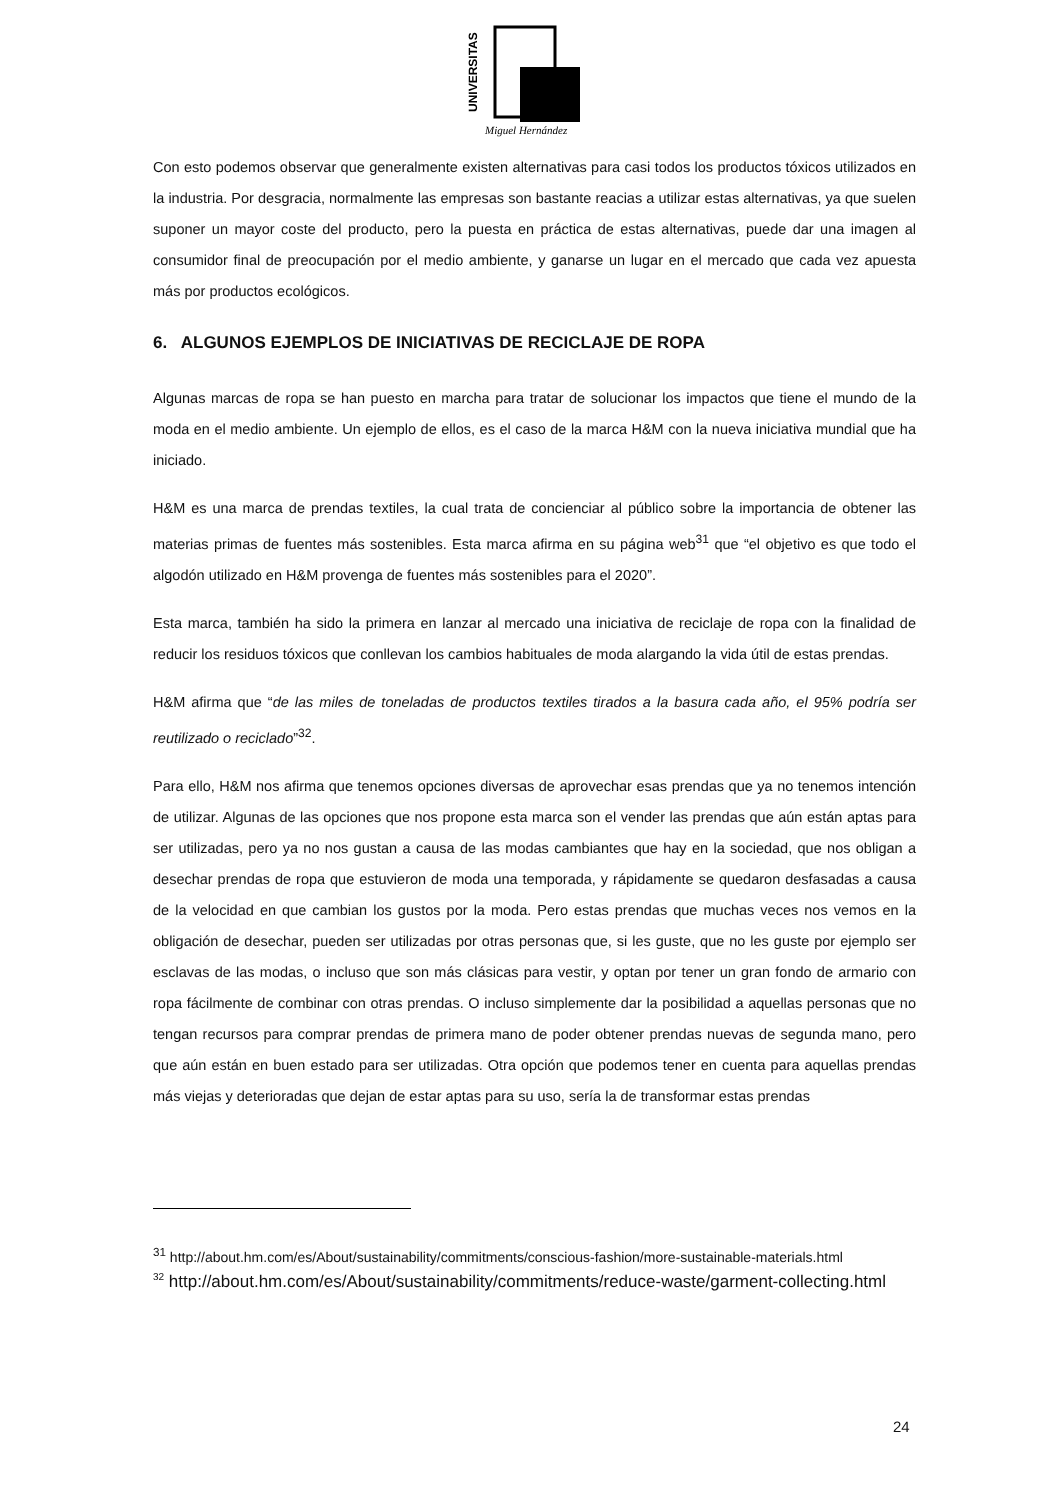UNIVERSITAS
Miguel Hernández
Con esto podemos observar que generalmente existen alternativas para casi todos los productos tóxicos utilizados en la industria. Por desgracia, normalmente las empresas son bastante reacias a utilizar estas alternativas, ya que suelen suponer un mayor coste del producto, pero la puesta en práctica de estas alternativas, puede dar una imagen al consumidor final de preocupación por el medio ambiente, y ganarse un lugar en el mercado que cada vez apuesta más por productos ecológicos.
6. ALGUNOS EJEMPLOS DE INICIATIVAS DE RECICLAJE DE ROPA
Algunas marcas de ropa se han puesto en marcha para tratar de solucionar los impactos que tiene el mundo de la moda en el medio ambiente. Un ejemplo de ellos, es el caso de la marca H&M con la nueva iniciativa mundial que ha iniciado.
H&M es una marca de prendas textiles, la cual trata de concienciar al público sobre la importancia de obtener las materias primas de fuentes más sostenibles. Esta marca afirma en su página web<sup>31</sup> que “el objetivo es que todo el algodón utilizado en H&M provenga de fuentes más sostenibles para el 2020”.
Esta marca, también ha sido la primera en lanzar al mercado una iniciativa de reciclaje de ropa con la finalidad de reducir los residuos tóxicos que conllevan los cambios habituales de moda alargando la vida útil de estas prendas.
H&M afirma que “de las miles de toneladas de productos textiles tirados a la basura cada año, el 95% podría ser reutilizado o reciclado”<sup>32</sup>.
Para ello, H&M nos afirma que tenemos opciones diversas de aprovechar esas prendas que ya no tenemos intención de utilizar. Algunas de las opciones que nos propone esta marca son el vender las prendas que aún están aptas para ser utilizadas, pero ya no nos gustan a causa de las modas cambiantes que hay en la sociedad, que nos obligan a desechar prendas de ropa que estuvieron de moda una temporada, y rápidamente se quedaron desfasadas a causa de la velocidad en que cambian los gustos por la moda. Pero estas prendas que muchas veces nos vemos en la obligación de desechar, pueden ser utilizadas por otras personas que, si les guste, que no les guste por ejemplo ser esclavas de las modas, o incluso que son más clásicas para vestir, y optan por tener un gran fondo de armario con ropa fácilmente de combinar con otras prendas. O incluso simplemente dar la posibilidad a aquellas personas que no tengan recursos para comprar prendas de primera mano de poder obtener prendas nuevas de segunda mano, pero que aún están en buen estado para ser utilizadas. Otra opción que podemos tener en cuenta para aquellas prendas más viejas y deterioradas que dejan de estar aptas para su uso, sería la de transformar estas prendas
<sup>31</sup> http://about.hm.com/es/About/sustainability/commitments/conscious-fashion/more-sustainable-materials.html
<sup>32</sup> http://about.hm.com/es/About/sustainability/commitments/reduce-waste/garment-collecting.html
24